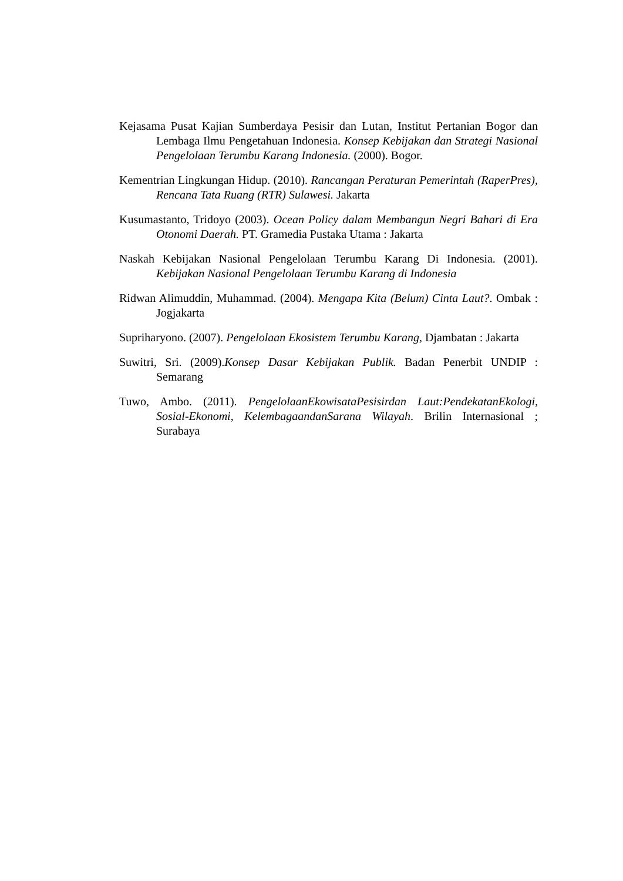Kejasama Pusat Kajian Sumberdaya Pesisir dan Lutan, Institut Pertanian Bogor dan Lembaga Ilmu Pengetahuan Indonesia. Konsep Kebijakan dan Strategi Nasional Pengelolaan Terumbu Karang Indonesia. (2000). Bogor.
Kementrian Lingkungan Hidup. (2010). Rancangan Peraturan Pemerintah (RaperPres), Rencana Tata Ruang (RTR) Sulawesi. Jakarta
Kusumastanto, Tridoyo (2003). Ocean Policy dalam Membangun Negri Bahari di Era Otonomi Daerah. PT. Gramedia Pustaka Utama : Jakarta
Naskah Kebijakan Nasional Pengelolaan Terumbu Karang Di Indonesia. (2001). Kebijakan Nasional Pengelolaan Terumbu Karang di Indonesia
Ridwan Alimuddin, Muhammad. (2004). Mengapa Kita (Belum) Cinta Laut?. Ombak : Jogjakarta
Supriharyono. (2007). Pengelolaan Ekosistem Terumbu Karang, Djambatan : Jakarta
Suwitri, Sri. (2009).Konsep Dasar Kebijakan Publik. Badan Penerbit UNDIP : Semarang
Tuwo, Ambo. (2011). PengelolaanEkowisataPesisirdan Laut:PendekatanEkologi, Sosial-Ekonomi, KelembagaandanSarana Wilayah. Brilin Internasional ; Surabaya